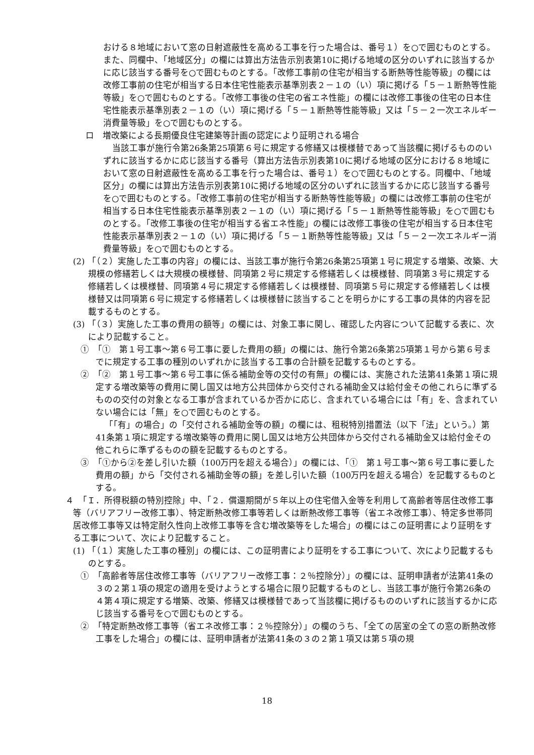おける８地域において窓の日射遮蔽性を高める工事を行った場合は、番号１）を○で囲むものとする。また、同欄中、「地域区分」の欄には算出方法告示別表第10に掲げる地域の区分のいずれに該当するかに応じ該当する番号を○で囲むものとする。「改修工事前の住宅が相当する断熱等性能等級」の欄には改修工事前の住宅が相当する日本住宅性能表示基準別表２－１の（い）項に掲げる「５－１断熱等性能等級」を○で囲むものとする。「改修工事後の住宅の省エネ性能」の欄には改修工事後の住宅の日本住宅性能表示基準別表２－１の（い）項に掲げる「５－１断熱等性能等級」又は「５－２一次エネルギー消費量等級」を○で囲むものとする。
ロ　増改築による長期優良住宅建築等計画の認定により証明される場合
当該工事が施行令第26条第25項第６号に規定する修繕又は模様替であって当該欄に掲げるもののいずれに該当するかに応じ該当する番号（算出方法告示別表第10に掲げる地域の区分における８地域において窓の日射遮蔽性を高める工事を行った場合は、番号１）を○で囲むものとする。同欄中、「地域区分」の欄には算出方法告示別表第10に掲げる地域の区分のいずれに該当するかに応じ該当する番号を○で囲むものとする。「改修工事前の住宅が相当する断熱等性能等級」の欄には改修工事前の住宅が相当する日本住宅性能表示基準別表２－１の（い）項に掲げる「５－１断熱等性能等級」を○で囲むものとする。「改修工事後の住宅が相当する省エネ性能」の欄には改修工事後の住宅が相当する日本住宅性能表示基準別表２－１の（い）項に掲げる「５－１断熱等性能等級」又は「５－２一次エネルギー消費量等級」を○で囲むものとする。
(2) 「（２）実施した工事の内容」の欄には、当該工事が施行令第26条第25項第１号に規定する増築、改築、大規模の修繕若しくは大規模の模様替、同項第２号に規定する修繕若しくは模様替、同項第３号に規定する修繕若しくは模様替、同項第４号に規定する修繕若しくは模様替、同項第５号に規定する修繕若しくは模様替又は同項第６号に規定する修繕若しくは模様替に該当することを明らかにする工事の具体的内容を記載するものとする。
(3) 「（３）実施した工事の費用の額等」の欄には、対象工事に関し、確認した内容について記載する表に、次により記載すること。
①　「①　第１号工事～第６号工事に要した費用の額」の欄には、施行令第26条第25項第１号から第６号までに規定する工事の種別のいずれかに該当する工事の合計額を記載するものとする。
②　「②　第１号工事～第６号工事に係る補助金等の交付の有無」の欄には、実施された法第41条第１項に規定する増改築等の費用に関し国又は地方公共団体から交付される補助金又は給付金その他これらに準ずるものの交付の対象となる工事が含まれているか否かに応じ、含まれている場合には「有」を、含まれていない場合には「無」を○で囲むものとする。
「「有」の場合」の「交付される補助金等の額」の欄には、租税特別措置法（以下「法」という。）第41条第１項に規定する増改築等の費用に関し国又は地方公共団体から交付される補助金又は給付金その他これらに準ずるものの額を記載するものとする。
③　「①から②を差し引いた額（100万円を超える場合）」の欄には、「①　第１号工事～第６号工事に要した費用の額」から「交付される補助金等の額」を差し引いた額（100万円を超える場合）を記載するものとする。
４　「Ｉ．所得税額の特別控除」中、「２．償還期間が５年以上の住宅借入金等を利用して高齢者等居住改修工事等（バリアフリー改修工事）、特定断熱改修工事等若しくは断熱改修工事等（省エネ改修工事）、特定多世帯同居改修工事等又は特定耐久性向上改修工事等を含む増改築等をした場合」の欄にはこの証明書により証明をする工事について、次により記載すること。
(1) 「（１）実施した工事の種別」の欄には、この証明書により証明をする工事について、次により記載するものとする。
①　「高齢者等居住改修工事等（バリアフリー改修工事：２％控除分）」の欄には、証明申請者が法第41条の３の２第１項の規定の適用を受けようとする場合に限り記載するものとし、当該工事が施行令第26条の４第４項に規定する増築、改築、修繕又は模様替であって当該欄に掲げるもののいずれに該当するかに応じ該当する番号を○で囲むものとする。
②　「特定断熱改修工事等（省エネ改修工事：２％控除分）」の欄のうち、「全ての居室の全ての窓の断熱改修工事をした場合」の欄には、証明申請者が法第41条の３の２第１項又は第５項の規
18